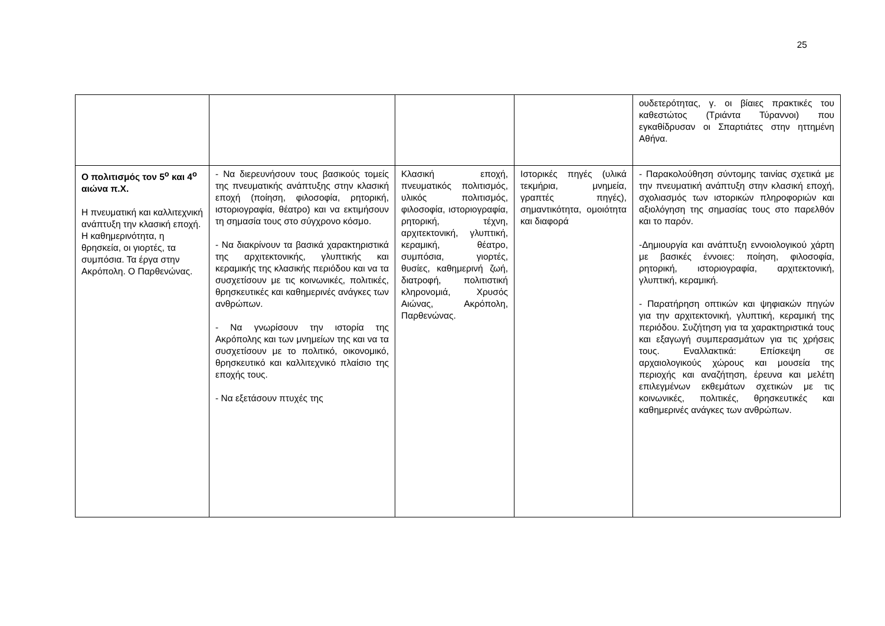25
| | | | | ουδετερότητας, γ. οι βίαιες πρακτικές του καθεστώτος (Τριάντα Τύραννοι) που εγκαθίδρυσαν οι Σπαρτιάτες στην ηττημένη Αθήνα. |
| Ο πολιτισμός τον 5<sup>ο</sup> και 4<sup>ο</sup> αιώνα π.Χ. Η πνευματική και καλλιτεχνική ανάπτυξη την κλασική εποχή. Η καθημερινότητα, η θρησκεία, οι γιορτές, τα συμπόσια. Τα έργα στην Ακρόπολη. Ο Παρθενώνας. | - Να διερευνήσουν τους βασικούς τομείς της πνευματικής ανάπτυξης στην κλασική εποχή (ποίηση, φιλοσοφία, ρητορική, ιστοριογραφία, θέατρο) και να εκτιμήσουν τη σημασία τους στο σύγχρονο κόσμο. - Να διακρίνουν τα βασικά χαρακτηριστικά της αρχιτεκτονικής, γλυπτικής και κεραμικής της κλασικής περιόδου και να τα συσχετίσουν με τις κοινωνικές, πολιτικές, θρησκευτικές και καθημερινές ανάγκες των ανθρώπων. - Να γνωρίσουν την ιστορία της Ακρόπολης και των μνημείων της και να τα συσχετίσουν με το πολιτικό, οικονομικό, θρησκευτικό και καλλιτεχνικό πλαίσιο της εποχής τους. - Να εξετάσουν πτυχές της | Κλασική εποχή, πνευματικός πολιτισμός, υλικός πολιτισμός, φιλοσοφία, ιστοριογραφία, ρητορική, τέχνη, αρχιτεκτονική, γλυπτική, κεραμική, θέατρο, συμπόσια, γιορτές, θυσίες, καθημερινή ζωή, διατροφή, πολιτιστική κληρονομιά, Χρυσός Αιώνας, Ακρόπολη, Παρθενώνας. | Ιστορικές πηγές (υλικά τεκμήρια, μνημεία, γραπτές πηγές), σημαντικότητα, ομοιότητα και διαφορά | - Παρακολούθηση σύντομης ταινίας σχετικά με την πνευματική ανάπτυξη στην κλασική εποχή, σχολιασμός των ιστορικών πληροφοριών και αξιολόγηση της σημασίας τους στο παρελθόν και το παρόν. -Δημιουργία και ανάπτυξη εννοιολογικού χάρτη με βασικές έννοιες: ποίηση, φιλοσοφία, ρητορική, ιστοριογραφία, αρχιτεκτονική, γλυπτική, κεραμική. - Παρατήρηση οπτικών και ψηφιακών πηγών για την αρχιτεκτονική, γλυπτική, κεραμική της περιόδου. Συζήτηση για τα χαρακτηριστικά τους και εξαγωγή συμπερασμάτων για τις χρήσεις τους. Εναλλακτικά: Επίσκεψη σε αρχαιολογικούς χώρους και μουσεία της περιοχής και αναζήτηση, έρευνα και μελέτη επιλεγμένων εκθεμάτων σχετικών με τις κοινωνικές, πολιτικές, θρησκευτικές και καθημερινές ανάγκες των ανθρώπων. |